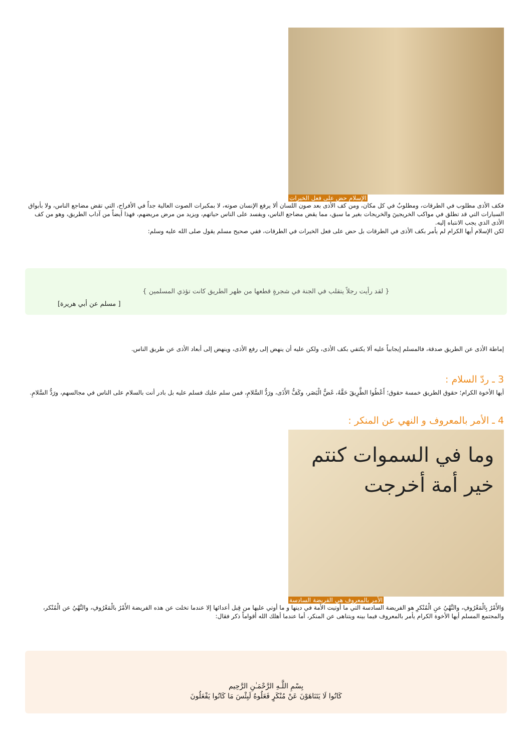الإسلام حض على فعل الخيرات
فكف الأذى مطلوب في الطرقات، ومطلوبٌ في كل مكان، ومن كف الأذى بعد صون اللسان ألا يرفع الإنسان صوته، لا بمكبرات الصوت العالية جداً في الأفراح، التي تقض مضاجع الناس، ولا بأبواق السيارات التي قد تطلق في مواكب الخريجينَ والخريجات بغير ما سبق، مما يقض مضاجع الناس، ويفسد على الناس حياتهم، ويزيد من مرض مريضهم، فهذا أيضاً من آداب الطريق، وهو من كف الأذى الذي يجب الانتباه إليه.
لكن الإسلام أيها الكرام لم يأمر بكف الأذى في الطرقات بل حض على فعل الخيرات في الطرقات، ففي صحيح مسلم يقول صلى الله عليه وسلم:
{ لقد رأيت رجلاً يتقلب في الجنة في شجرةٍ قطعها من ظهر الطريق كانت تؤذي المسلمين }
[ مسلم عن أبي هريرة]
إماطة الأذى عن الطريق صدقة، فالمسلم إيجابياً عليه ألا يكتفي بكف الأذى، ولكن عليه أن ينهض إلى رفع الأذى، وينهض إلى أبعاد الأذى عن طريق الناس.
3 ـ ردّ السلام :
أيها الأخوة الكرام؛ حقوق الطريق خمسة حقوق؛ أَعْطُوا الطَّرِيقَ حَقَّهُ، غَضُّ الْبَصَر، وكَفُّ الأَذَى، ورَدُّ السَّلامِ، فمن سلم عليك فسلم عليه بل بادر أنت بالسلام على الناس في مجالسهم، ورَدُّ السَّلامِ.
4 ـ الأمر بالمعروف و النهي عن المنكر :
وما في السموات كنتم خير أمة أخرجت
الأمر بالمعروف هي الفريضة السادسة
وَالأَمْرُ بِالْمَعْرُوفِ، والنَّهْيُ عنِ الْمُنْكرِ هو الفريضة السادسة التي ما أوتيت الأمة في دينها و ما أوتي عليها من قِبل أعدائها إلا عندما تخلت عن هذه الفريضة الأَمْرُ بالْمَعْرُوفِ، والنَّهْيُ عن الْمُنْكر، والمجتمع المسلم أيها الأخوة الكرام يأمر بالمعروف فيما بينه ويتناهى عن المنكر، أما عندما أهلك الله أقواماً ذكر فقال:
بِسْمِ اللَّـهِ الرَّحْمَـٰنِ الرَّحِيم
كَانُوا لَا يَتَنَاهَوْنَ عَنْ مُنْكَرٍ فَعَلُوهُ لَبِئْسَ مَا كَانُوا يَفْعَلُونَ